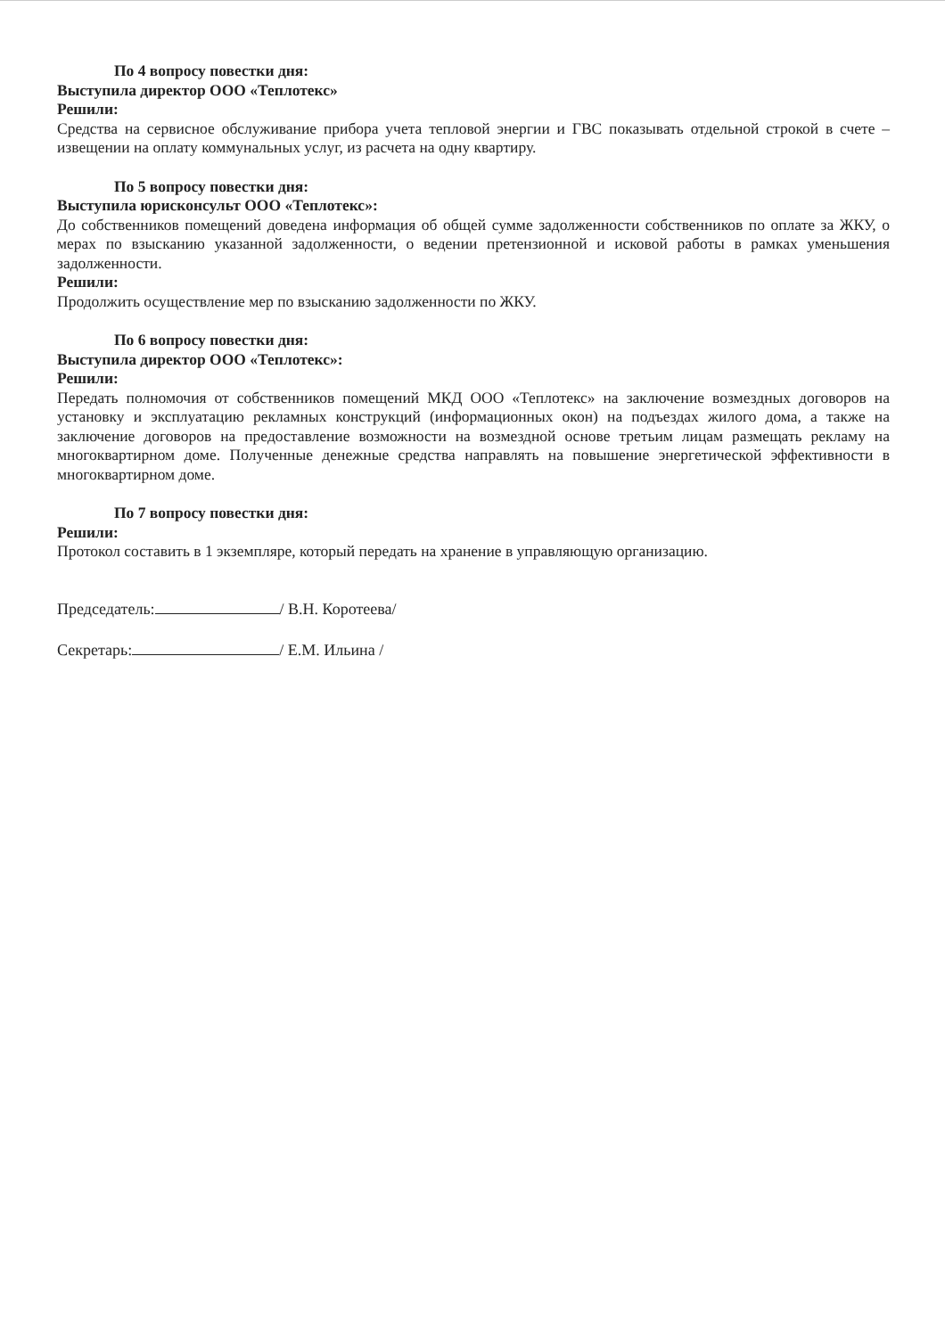По 4 вопросу повестки дня:
Выступила директор ООО «Теплотекс»
Решили:
Средства на сервисное обслуживание прибора учета тепловой энергии и ГВС показывать отдельной строкой в счете – извещении на оплату коммунальных услуг, из расчета на одну квартиру.
По 5 вопросу повестки дня:
Выступила юрисконсульт ООО «Теплотекс»:
До собственников помещений доведена информация об общей сумме задолженности собственников по оплате за ЖКУ, о мерах по взысканию указанной задолженности, о ведении претензионной и исковой работы в рамках уменьшения задолженности.
Решили:
Продолжить осуществление мер по взысканию задолженности по ЖКУ.
По 6 вопросу повестки дня:
Выступила директор ООО «Теплотекс»:
Решили:
Передать полномочия от собственников помещений МКД ООО «Теплотекс» на заключение возмездных договоров на установку и эксплуатацию рекламных конструкций (информационных окон) на подъездах жилого дома, а также на заключение договоров на предоставление возможности на возмездной основе третьим лицам размещать рекламу на многоквартирном доме. Полученные денежные средства направлять на повышение энергетической эффективности в многоквартирном доме.
По 7 вопросу повестки дня:
Решили:
Протокол составить в 1 экземпляре, который передать на хранение в управляющую организацию.
Председатель: / В.Н. Коротеева/
Секретарь: / Е.М. Ильина /